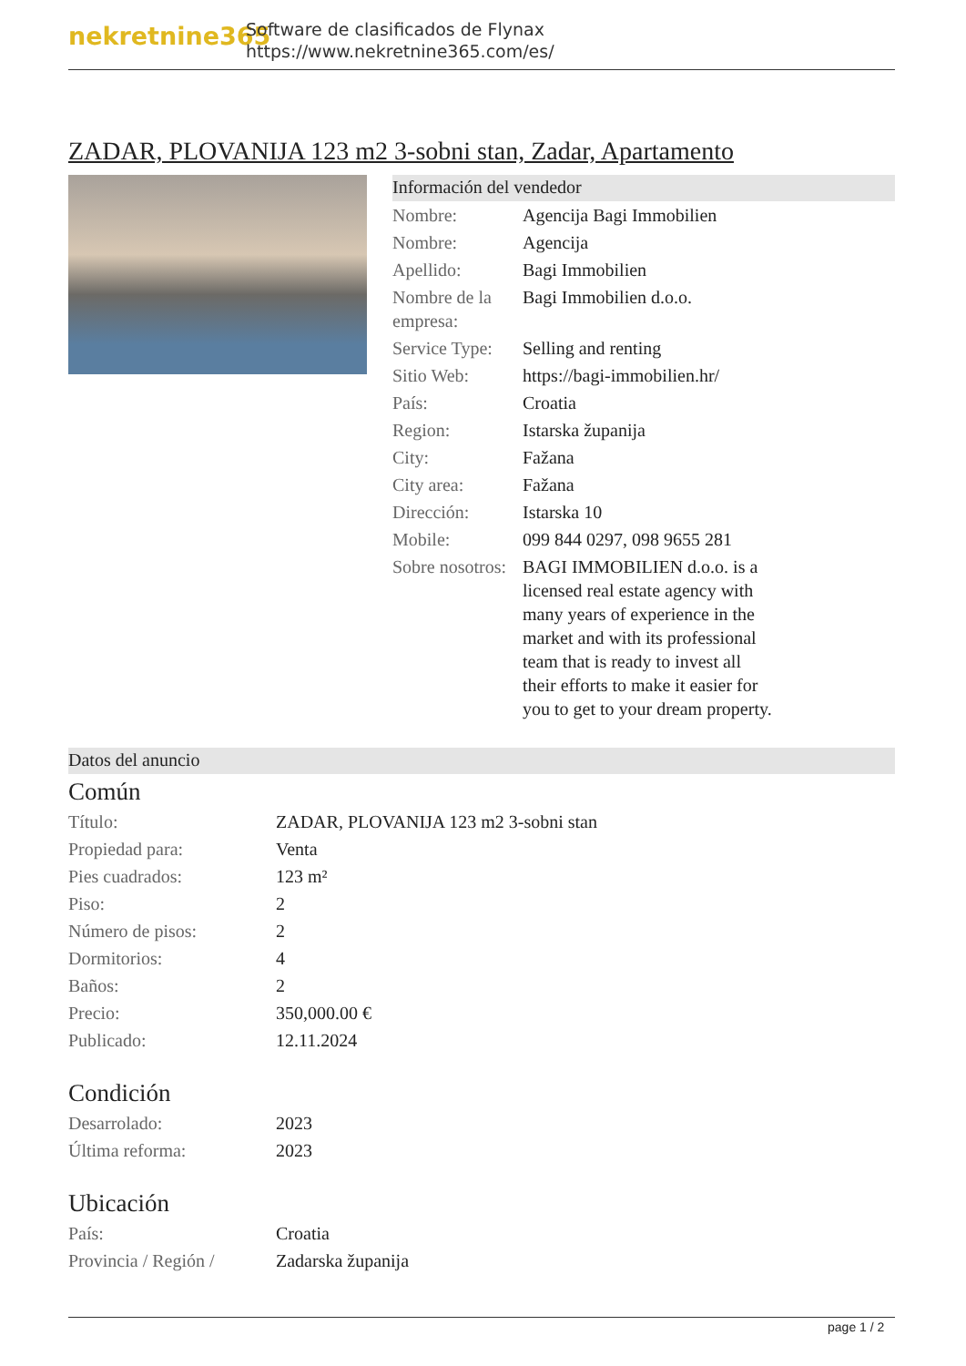nekretnine365
Software de clasificados de Flynax
https://www.nekretnine365.com/es/
ZADAR, PLOVANIJA 123 m2 3-sobni stan, Zadar, Apartamento
Información del vendedor
| Nombre: | Agencija Bagi Immobilien |
| Nombre: | Agencija |
| Apellido: | Bagi Immobilien |
| Nombre de la empresa: | Bagi Immobilien d.o.o. |
| Service Type: | Selling and renting |
| Sitio Web: | https://bagi-immobilien.hr/ |
| País: | Croatia |
| Region: | Istarska županija |
| City: | Fažana |
| City area: | Fažana |
| Dirección: | Istarska 10 |
| Mobile: | 099 844 0297, 098 9655 281 |
| Sobre nosotros: | BAGI IMMOBILIEN d.o.o. is a licensed real estate agency with many years of experience in the market and with its professional team that is ready to invest all their efforts to make it easier for you to get to your dream property. |
Datos del anuncio
Común
| Título: | ZADAR, PLOVANIJA 123 m2 3-sobni stan |
| Propiedad para: | Venta |
| Pies cuadrados: | 123 m² |
| Piso: | 2 |
| Número de pisos: | 2 |
| Dormitorios: | 4 |
| Baños: | 2 |
| Precio: | 350,000.00 € |
| Publicado: | 12.11.2024 |
Condición
| Desarrolado: | 2023 |
| Última reforma: | 2023 |
Ubicación
| País: | Croatia |
| Provincia / Región / | Zadarska županija |
page 1 / 2